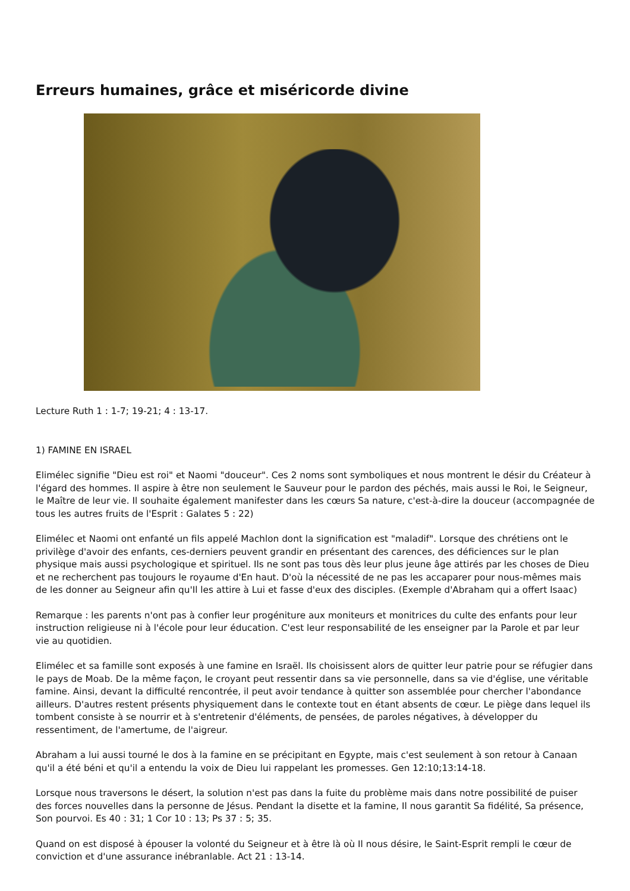Erreurs humaines, grâce et miséricorde divine
Lecture Ruth 1 : 1-7; 19-21; 4 : 13-17.
1) FAMINE EN ISRAEL
Elimélec signifie "Dieu est roi" et Naomi "douceur". Ces 2 noms sont symboliques et nous montrent le désir du Créateur à l'égard des hommes. Il aspire à être non seulement le Sauveur pour le pardon des péchés, mais aussi le Roi, le Seigneur, le Maître de leur vie. Il souhaite également manifester dans les cœurs Sa nature, c'est-à-dire la douceur (accompagnée de tous les autres fruits de l'Esprit : Galates 5 : 22)
Elimélec et Naomi ont enfanté un fils appelé Machlon dont la signification est "maladif". Lorsque des chrétiens ont le privilège d'avoir des enfants, ces-derniers peuvent grandir en présentant des carences, des déficiences sur le plan physique mais aussi psychologique et spirituel. Ils ne sont pas tous dès leur plus jeune âge attirés par les choses de Dieu et ne recherchent pas toujours le royaume d'En haut. D'où la nécessité de ne pas les accaparer pour nous-mêmes mais de les donner au Seigneur afin qu'Il les attire à Lui et fasse d'eux des disciples. (Exemple d'Abraham qui a offert Isaac)
Remarque : les parents n'ont pas à confier leur progéniture aux moniteurs et monitrices du culte des enfants pour leur instruction religieuse ni à l'école pour leur éducation. C'est leur responsabilité de les enseigner par la Parole et par leur vie au quotidien.
Elimélec et sa famille sont exposés à une famine en Israël. Ils choisissent alors de quitter leur patrie pour se réfugier dans le pays de Moab. De la même façon, le croyant peut ressentir dans sa vie personnelle, dans sa vie d'église, une véritable famine. Ainsi, devant la difficulté rencontrée, il peut avoir tendance à quitter son assemblée pour chercher l'abondance ailleurs. D'autres restent présents physiquement dans le contexte tout en étant absents de cœur. Le piège dans lequel ils tombent consiste à se nourrir et à s'entretenir d'éléments, de pensées, de paroles négatives, à développer du ressentiment, de l'amertume, de l'aigreur.
Abraham a lui aussi tourné le dos à la famine en se précipitant en Egypte, mais c'est seulement à son retour à Canaan qu'il a été béni et qu'il a entendu la voix de Dieu lui rappelant les promesses. Gen 12:10;13:14-18.
Lorsque nous traversons le désert, la solution n'est pas dans la fuite du problème mais dans notre possibilité de puiser des forces nouvelles dans la personne de Jésus. Pendant la disette et la famine, Il nous garantit Sa fidélité, Sa présence, Son pourvoi. Es 40 : 31; 1 Cor 10 : 13; Ps 37 : 5; 35.
Quand on est disposé à épouser la volonté du Seigneur et à être là où Il nous désire, le Saint-Esprit rempli le cœur de conviction et d'une assurance inébranlable. Act 21 : 13-14.